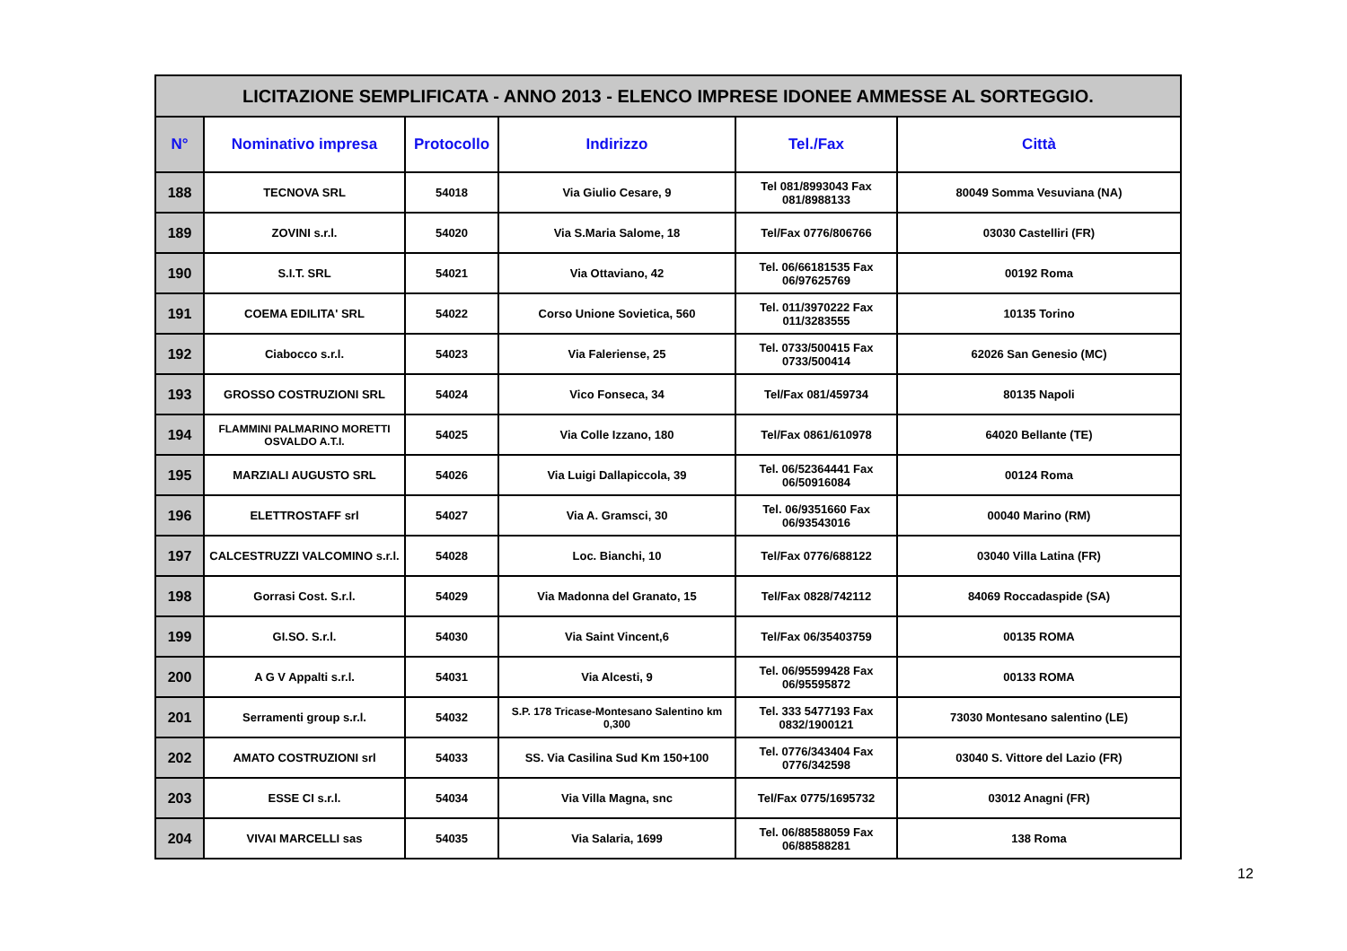| LICITAZIONE SEMPLIFICATA - ANNO 2013 - ELENCO IMPRESE IDONEE AMMESSE AL SORTEGGIO. | | | | | |
| N° | Nominativo impresa | Protocollo | Indirizzo | Tel./Fax | Città |
| 188 | TECNOVA SRL | 54018 | Via Giulio Cesare, 9 | Tel 081/8993043 Fax 081/8988133 | 80049 Somma Vesuviana (NA) |
| 189 | ZOVINI s.r.l. | 54020 | Via S.Maria Salome, 18 | Tel/Fax 0776/806766 | 03030 Castelliri (FR) |
| 190 | S.I.T. SRL | 54021 | Via Ottaviano, 42 | Tel. 06/66181535 Fax 06/97625769 | 00192 Roma |
| 191 | COEMA EDILITA' SRL | 54022 | Corso Unione Sovietica, 560 | Tel. 011/3970222 Fax 011/3283555 | 10135 Torino |
| 192 | Ciabocco s.r.l. | 54023 | Via Faleriense, 25 | Tel. 0733/500415 Fax 0733/500414 | 62026 San Genesio (MC) |
| 193 | GROSSO COSTRUZIONI SRL | 54024 | Vico Fonseca, 34 | Tel/Fax 081/459734 | 80135 Napoli |
| 194 | FLAMMINI PALMARINO MORETTI OSVALDO A.T.I. | 54025 | Via Colle Izzano, 180 | Tel/Fax 0861/610978 | 64020 Bellante (TE) |
| 195 | MARZIALI AUGUSTO SRL | 54026 | Via Luigi Dallapiccola, 39 | Tel. 06/52364441 Fax 06/50916084 | 00124 Roma |
| 196 | ELETTROSTAFF srl | 54027 | Via A. Gramsci, 30 | Tel. 06/9351660 Fax 06/93543016 | 00040 Marino (RM) |
| 197 | CALCESTRUZZI VALCOMINO s.r.l. | 54028 | Loc. Bianchi, 10 | Tel/Fax 0776/688122 | 03040 Villa Latina (FR) |
| 198 | Gorrasi Cost. S.r.l. | 54029 | Via Madonna del Granato, 15 | Tel/Fax 0828/742112 | 84069 Roccadaspide (SA) |
| 199 | GI.SO. S.r.l. | 54030 | Via Saint Vincent,6 | Tel/Fax 06/35403759 | 00135 ROMA |
| 200 | A G V Appalti s.r.l. | 54031 | Via Alcesti, 9 | Tel. 06/95599428 Fax 06/95595872 | 00133 ROMA |
| 201 | Serramenti group s.r.l. | 54032 | S.P. 178 Tricase-Montesano Salentino km 0,300 | Tel. 333 5477193 Fax 0832/1900121 | 73030 Montesano salentino (LE) |
| 202 | AMATO COSTRUZIONI srl | 54033 | SS. Via Casilina Sud Km 150+100 | Tel. 0776/343404 Fax 0776/342598 | 03040 S. Vittore del Lazio (FR) |
| 203 | ESSE CI s.r.l. | 54034 | Via Villa Magna, snc | Tel/Fax 0775/1695732 | 03012 Anagni (FR) |
| 204 | VIVAI MARCELLI sas | 54035 | Via Salaria, 1699 | Tel. 06/88588059 Fax 06/88588281 | 138 Roma |
12